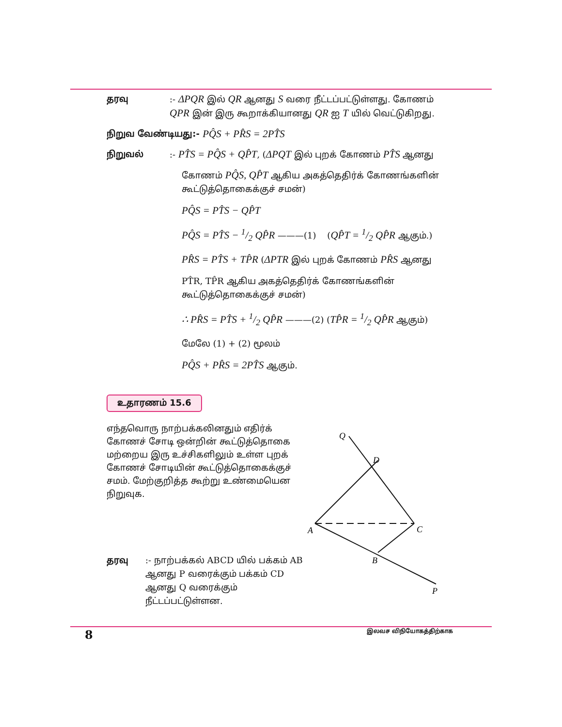தரவு :- ΔPQR இல் QR ஆனது S வரை நீட்டப்பட்டுள்ளது. கோணம் QPR இன் இரு கூறாக்கியானது QR ஐ T யில் வெட்டுகிறது.
நிறுவ வேண்டியது:-
PQ̂S + PR̂S = 2PT̂S
நிறுவல் :- PT̂S = PQ̂S + QP̂T, (ΔPQT இல் புறக் கோணம் PT̂S ஆனது
கோணம் PQ̂S, QP̂T ஆகிய அகத்தெதிர்க் கோணங்களின் கூட்டுத்தொகைக்குச் சமன்)
PQ̂S = PT̂S − QP̂T
PQ̂S = PT̂S − 1/2 QP̂R ———(1) (QP̂T = 1/2 QP̂R ஆகும்.)
PR̂S = PT̂S + TP̂R (ΔPTR இல் புறக் கோணம் PR̂S ஆனது
PT̂R, TP̂R ஆகிய அகத்தெதிர்க் கோணங்களின் கூட்டுத்தொகைக்குச் சமன்)
∴ PR̂S = PT̂S + 1/2 QP̂R ———(2) (TP̂R = 1/2 QP̂R ஆகும்)
மேலே (1) + (2) மூலம்
PQ̂S + PR̂S = 2PT̂S ஆகும்.
உதாரணம் 15.6
எந்தவொரு நாற்பக்கலினதும் எதிர்க் கோணச் சோடி ஒன்றின் கூட்டுத்தொகை மற்றைய இரு உச்சிகளிலும் உள்ள புறக் கோணச் சோடியின் கூட்டுத்தொகைக்குச் சமம். மேற்குறித்த கூற்று உண்மையென நிறுவுக.
தரவு :- நாற்பக்கல் ABCD யில் பக்கம் AB ஆனது P வரைக்கும் பக்கம் CD ஆனது Q வரைக்கும் நீட்டப்பட்டுள்ளன.
Q
D
A
C
B
P
8 இலவச விநியோகத்திற்காக